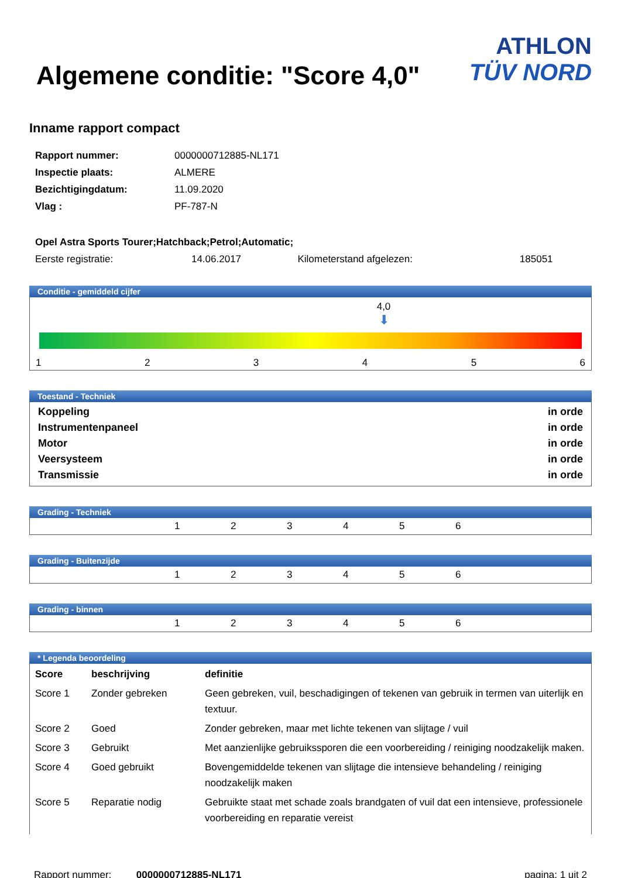Algemene conditie: "Score 4,0"
ATHLON
TÜV NORD
Inname rapport compact
| Rapport nummer: | 0000000712885-NL171 |
| Inspectie plaats: | ALMERE |
| Bezichtigingdatum: | 11.09.2020 |
| Vlag : | PF-787-N |
| Opel Astra Sports Tourer;Hatchback;Petrol;Automatic; | | | |
| Eerste registratie: | 14.06.2017 | Kilometerstand afgelezen: | 185051 |
Conditie - gemiddeld cijfer
4,0
⬇
123456
Toestand - Techniek
Koppeling in orde
Instrumentenpaneel in orde
Motor in orde
Veersysteem in orde
Transmissie in orde
Grading - Techniek
123456
Grading - Buitenzijde
123456
Grading - binnen
123456
* Legenda beoordeling
| Score | beschrijving | definitie |
| Score 1 | Zonder gebreken | Geen gebreken, vuil, beschadigingen of tekenen van gebruik in termen van uiterlijk en textuur. |
| Score 2 | Goed | Zonder gebreken, maar met lichte tekenen van slijtage / vuil |
| Score 3 | Gebruikt | Met aanzienlijke gebruikssporen die een voorbereiding / reiniging noodzakelijk maken. |
| Score 4 | Goed gebruikt | Bovengemiddelde tekenen van slijtage die intensieve behandeling / reiniging noodzakelijk maken |
| Score 5 | Reparatie nodig | Gebruikte staat met schade zoals brandgaten of vuil dat een intensieve, professionele voorbereiding en reparatie vereist |
Rapport nummer: 0000000712885-NL171 pagina: 1 uit 2